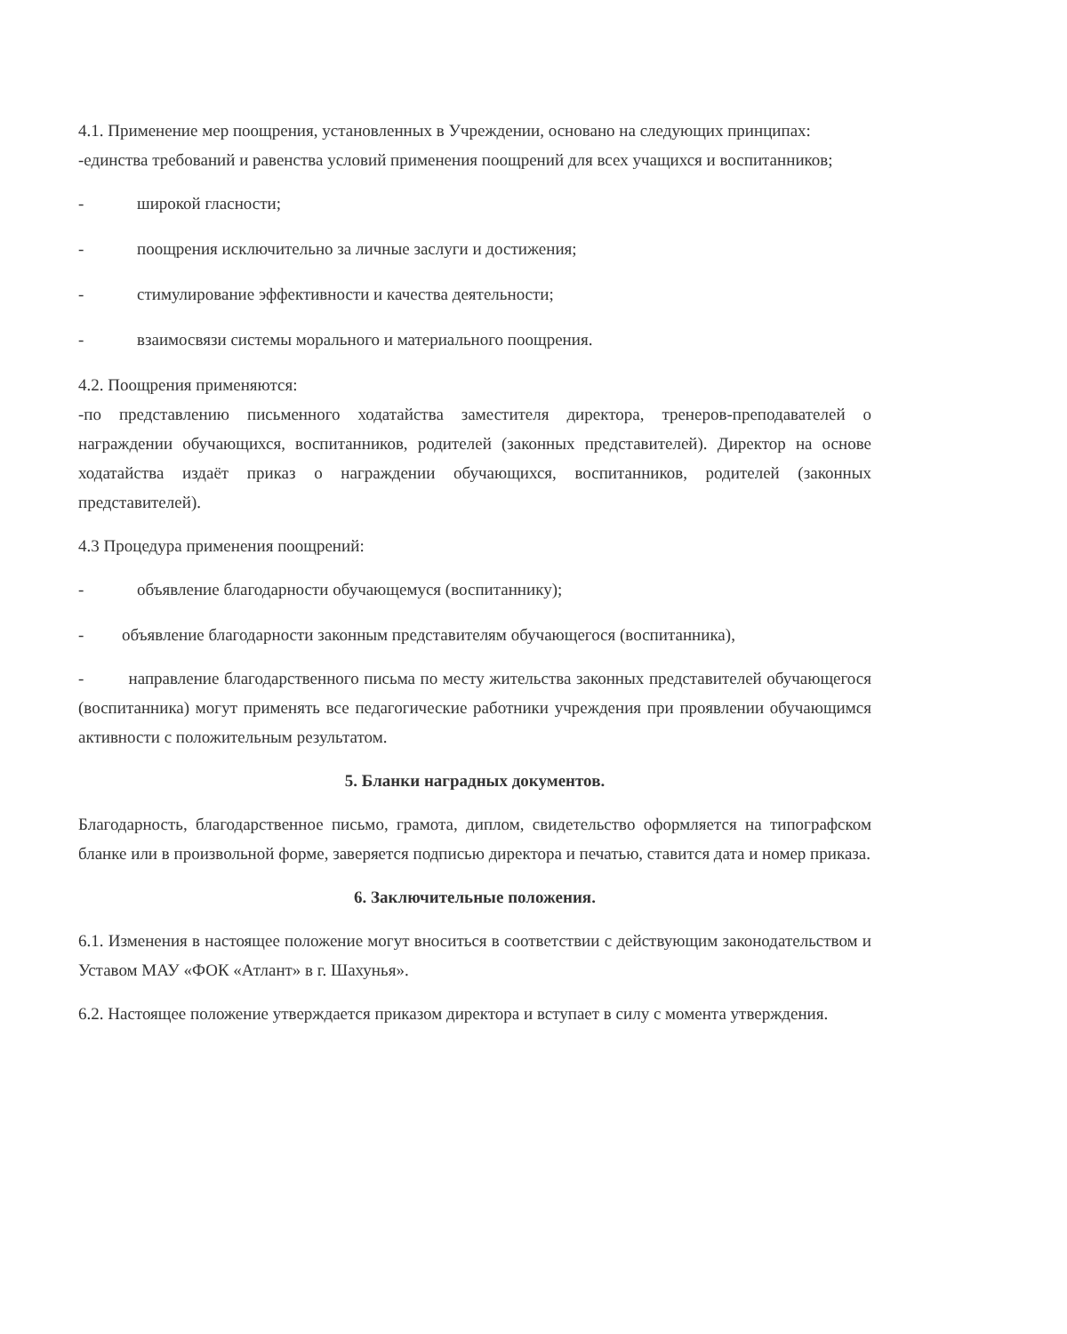4.1. Применение мер поощрения, установленных в Учреждении, основано на следующих принципах:
-единства требований и равенства условий применения поощрений для всех учащихся и воспитанников;
- широкой гласности;
- поощрения исключительно за личные заслуги и достижения;
- стимулирование эффективности и качества деятельности;
- взаимосвязи системы морального и материального поощрения.
4.2. Поощрения применяются:
-по представлению письменного ходатайства заместителя директора, тренеров-преподавателей о награждении обучающихся, воспитанников, родителей (законных представителей). Директор на основе ходатайства издаёт приказ о награждении обучающихся, воспитанников, родителей (законных представителей).
4.3 Процедура применения поощрений:
- объявление благодарности обучающемуся (воспитаннику);
- объявление благодарности законным представителям обучающегося (воспитанника),
- направление благодарственного письма по месту жительства законных представителей обучающегося (воспитанника) могут применять все педагогические работники учреждения при проявлении обучающимся активности с положительным результатом.
5. Бланки наградных документов.
Благодарность, благодарственное письмо, грамота, диплом, свидетельство оформляется на типографском бланке или в произвольной форме, заверяется подписью директора и печатью, ставится дата и номер приказа.
6. Заключительные положения.
6.1. Изменения в настоящее положение могут вноситься в соответствии с действующим законодательством и Уставом МАУ «ФОК «Атлант» в г. Шахунья».
6.2. Настоящее положение утверждается приказом директора и вступает в силу с момента утверждения.